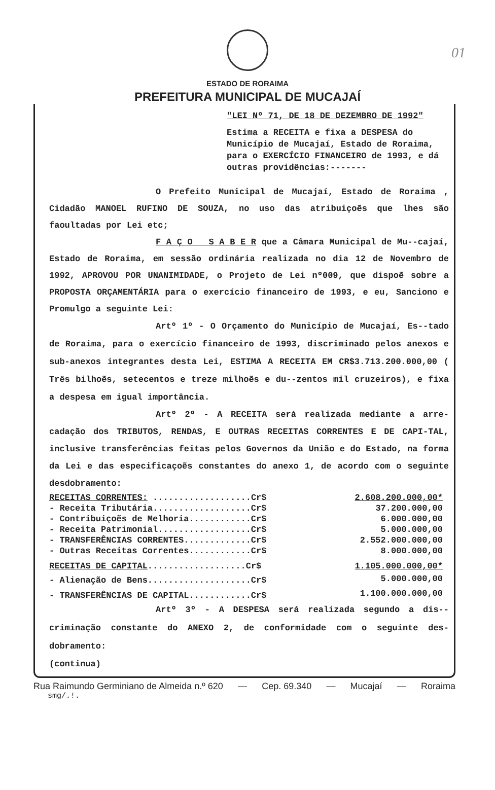01
ESTADO DE RORAIMA
PREFEITURA MUNICIPAL DE MUCAJAÍ
"LEI Nº 71, DE 18 DE DEZEMBRO DE 1992"
Estima a RECEITA e fixa a DESPESA do Município de Mucajaí, Estado de Roraima, para o EXERCÍCIO FINANCEIRO de 1993, e dá outras providências:-------
O Prefeito Municipal de Mucajaí, Estado de Roraima , Cidadão MANOEL RUFINO DE SOUZA, no uso das atribuiçoẽs que lhes são faoultadas por Lei etc;
F A Ç O S A B E R que a Câmara Municipal de Mu--cajaí, Estado de Roraima, em sessão ordinária realizada no dia 12 de Novembro de 1992, APROVOU POR UNANIMIDADE, o Projeto de Lei nº009, que dispoẽ sobre a PROPOSTA ORÇAMENTÁRIA para o exercício financeiro de 1993, e eu, Sanciono e Promulgo a seguinte Lei:
Artº 1º - O Orçamento do Município de Mucajaí, Es--tado de Roraima, para o exercício financeiro de 1993, discriminado pelos anexos e sub-anexos integrantes desta Lei, ESTIMA A RECEITA EM CR$3.713.200.000,00 ( Três bilhoẽs, setecentos e treze milhoẽs e du--zentos mil cruzeiros), e fixa a despesa em igual importância.
Artº 2º - A RECEITA será realizada mediante a arre-cadação dos TRIBUTOS, RENDAS, E OUTRAS RECEITAS CORRENTES E DE CAPI-TAL, inclusive transferências feitas pelos Governos da União e do Estado, na forma da Lei e das especificaçoẽs constantes do anexo 1, de acordo com o seguinte desdobramento:
| RECEITAS CORRENTES: ...................Cr$ | 2.608.200.000,00* |
| - Receita Tributária...................Cr$ | 37.200.000,00 |
| - Contribuiçoẽs de Melhoria............Cr$ | 6.000.000,00 |
| - Receita Patrimonial..................Cr$ | 5.000.000,00 |
| - TRANSFERÊNCIAS CORRENTES.............Cr$ | 2.552.000.000,00 |
| - Outras Receitas Correntes............Cr$ | 8.000.000,00 |
| RECEITAS DE CAPITAL ...................Cr$ | 1.105.000.000,00* |
| - Alienação de Bens....................Cr$ | 5.000.000,00 |
| - TRANSFERÊNCIAS DE CAPITAL............Cr$ | 1.100.000.000,00 |
Artº 3º - A DESPESA será realizada segundo a dis--criminação constante do ANEXO 2, de conformidade com o seguinte des-dobramento:
(continua)
Rua Raimundo Germiniano de Almeida n.º 620 — Cep. 69.340 — Mucajaí — Roraima
smg/.!.